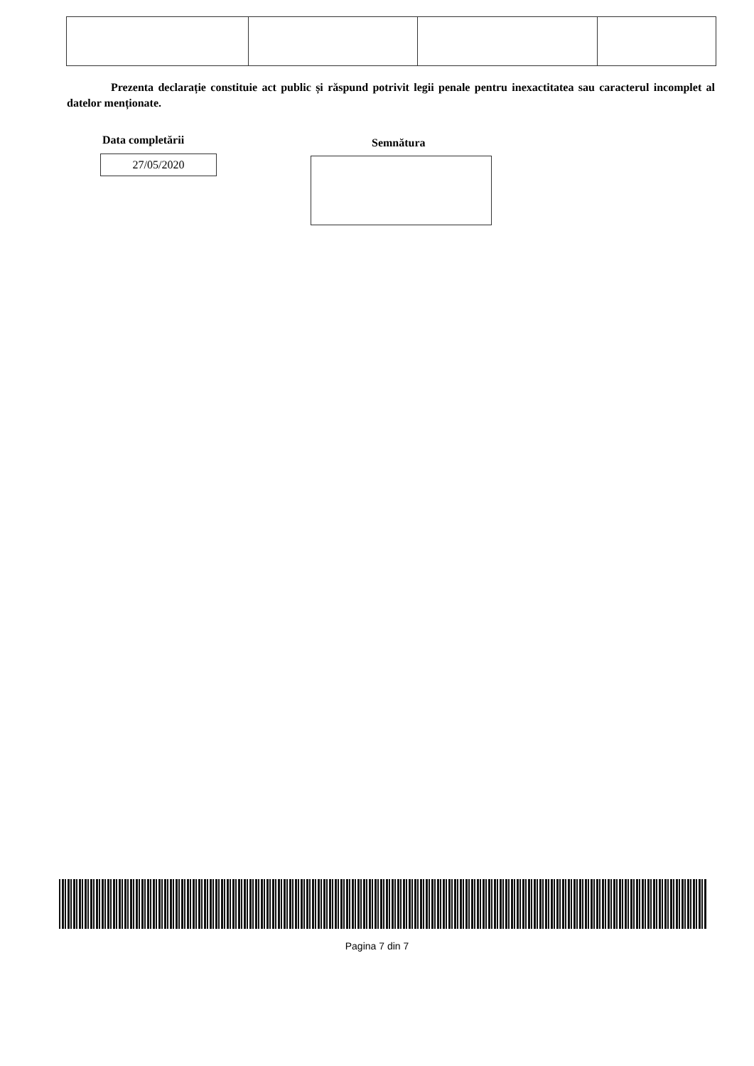Prezenta declarație constituie act public și răspund potrivit legii penale pentru inexactitatea sau caracterul incomplet al datelor menționate.
Data completării
27/05/2020
Semnătura
Pagina 7 din 7